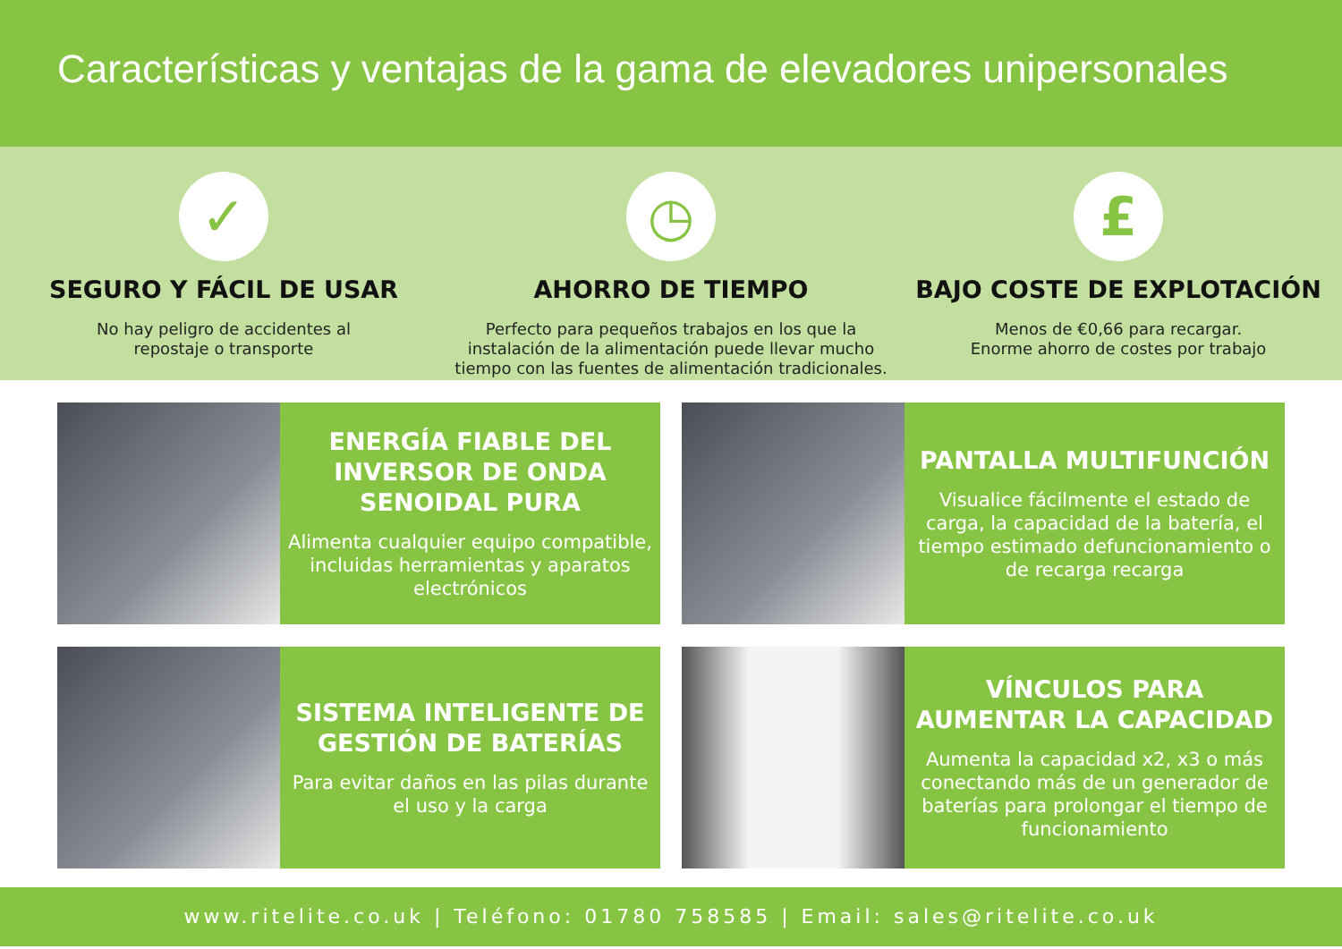Características y ventajas de la gama de elevadores unipersonales
✓
SEGURO Y FÁCIL DE USAR
No hay peligro de accidentes al
repostaje o transporte
◷
AHORRO DE TIEMPO
Perfecto para pequeños trabajos en los que la instalación de la alimentación puede llevar mucho tiempo con las fuentes de alimentación tradicionales.
£
BAJO COSTE DE EXPLOTACIÓN
Menos de €0,66 para recargar.
Enorme ahorro de costes por trabajo
ENERGÍA FIABLE DEL INVERSOR DE ONDA SENOIDAL PURA
Alimenta cualquier equipo compatible, incluidas herramientas y aparatos electrónicos
PANTALLA MULTIFUNCIÓN
Visualice fácilmente el estado de carga, la capacidad de la batería, el tiempo estimado defuncionamiento o de recarga recarga
SISTEMA INTELIGENTE DE GESTIÓN DE BATERÍAS
Para evitar daños en las pilas durante el uso y la carga
VÍNCULOS PARA AUMENTAR LA CAPACIDAD
Aumenta la capacidad x2, x3 o más conectando más de un generador de baterías para prolongar el tiempo de funcionamiento
www.ritelite.co.uk | Teléfono: 01780 758585 | Email: sales@ritelite.co.uk